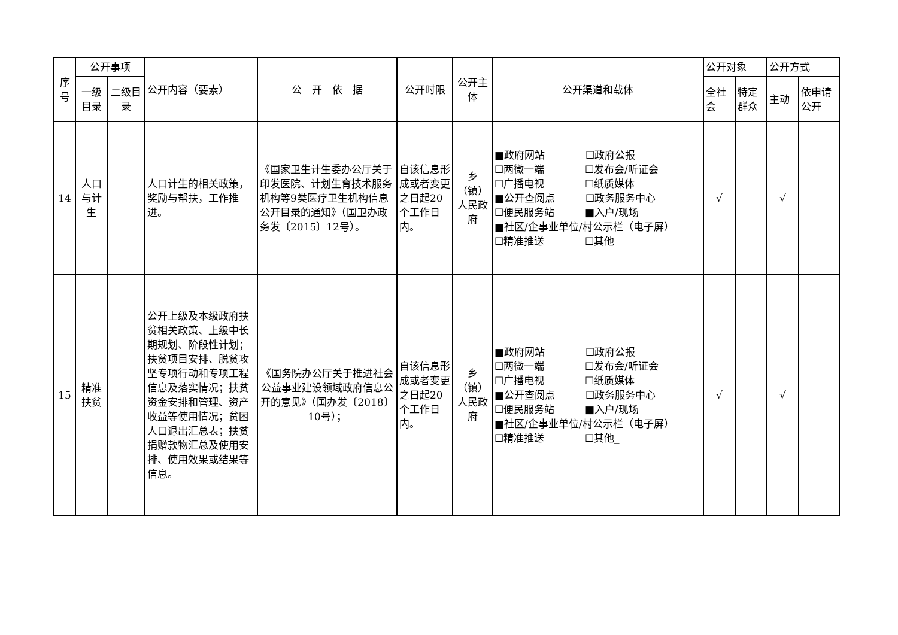| 序号 | 公开事项 | | 公开内容（要素） | 公 开 依 据 | 公开时限 | 公开主体 | 公开渠道和载体 | 公开对象 | | 公开方式 | |
| --- | --- | --- | --- | --- | --- | --- | --- | --- | --- | --- | --- |
| | 一级目录 | 二级目录 | | | | | | 全社会 | 特定群众 | 主动 | 依申请公开 |
| 14 | 人口与计生 | | 人口计生的相关政策，奖励与帮扶，工作推进。 | 《国家卫生计生委办公厅关于印发医院、计划生育技术服务机构等9类医疗卫生机构信息公开目录的通知》（国卫办政务发〔2015〕12号）。 | 自该信息形成或者变更之日起20个工作日内。 | 乡（镇）人民政府 | ■政府网站 ☐政府公报 ☐两微一端 ☐发布会/听证会 ☐广播电视 ☐纸质媒体 ■公开查阅点 ☐政务服务中心 ☐便民服务站 ■入户/现场 ■社区/企事业单位/村公示栏（电子屏） ☐精准推送 ☐其他_ | √ | | √ | |
| 15 | 精准扶贫 | | 公开上级及本级政府扶贫相关政策、上级中长期规划、阶段性计划；扶贫项目安排、脱贫攻坚专项行动和专项工程信息及落实情况；扶贫资金安排和管理、资产收益等使用情况；贫困人口退出汇总表；扶贫捐赠款物汇总及使用安排、使用效果或结果等信息。 | 《国务院办公厅关于推进社会公益事业建设领域政府信息公开的意见》（国办发〔2018〕10号）； | 自该信息形成或者变更之日起20个工作日内。 | 乡（镇）人民政府 | ■政府网站 ☐政府公报 ☐两微一端 ☐发布会/听证会 ☐广播电视 ☐纸质媒体 ■公开查阅点 ☐政务服务中心 ☐便民服务站 ■入户/现场 ■社区/企事业单位/村公示栏（电子屏） ☐精准推送 ☐其他_ | √ | | √ | |